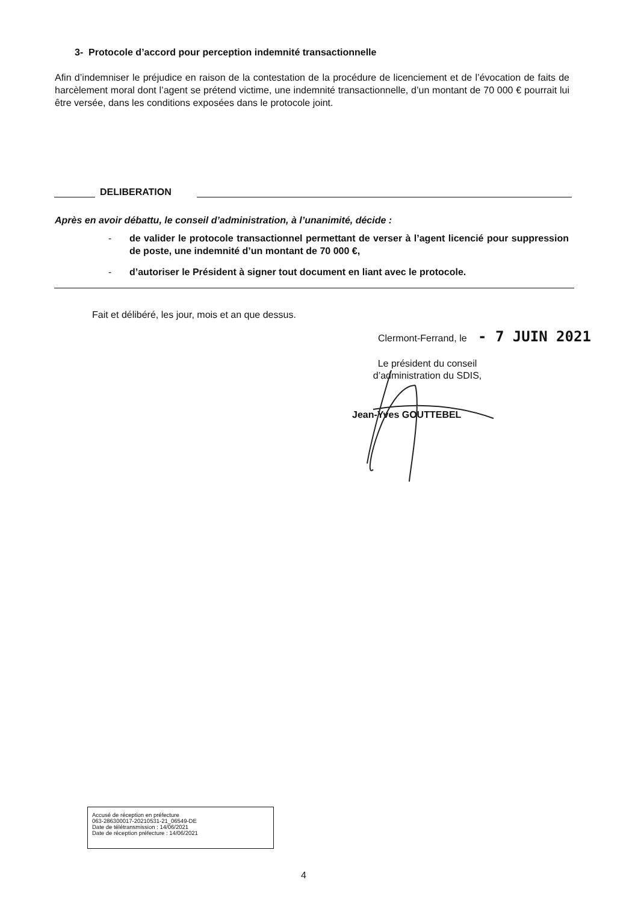3- Protocole d’accord pour perception indemnité transactionnelle
Afin d’indemniser le préjudice en raison de la contestation de la procédure de licenciement et de l’évocation de faits de harcèlement moral dont l’agent se prétend victime, une indemnité transactionnelle, d’un montant de 70 000 € pourrait lui être versée, dans les conditions exposées dans le protocole joint.
DELIBERATION
Après en avoir débattu, le conseil d’administration, à l’unanimité, décide :
- de valider le protocole transactionnel permettant de verser à l’agent licencié pour suppression de poste, une indemnité d’un montant de 70 000 €,
- d’autoriser le Président à signer tout document en liant avec le protocole.
Fait et délibéré, les jour, mois et an que dessus.
Clermont-Ferrand, le - 7 JUIN 2021
Le président du conseil d’administration du SDIS,
Jean-Yves GOUTTEBEL
Accusé de réception en préfecture
063-286300017-20210531-21_06549-DE
Date de télétransmission : 14/06/2021
Date de réception préfecture : 14/06/2021
4